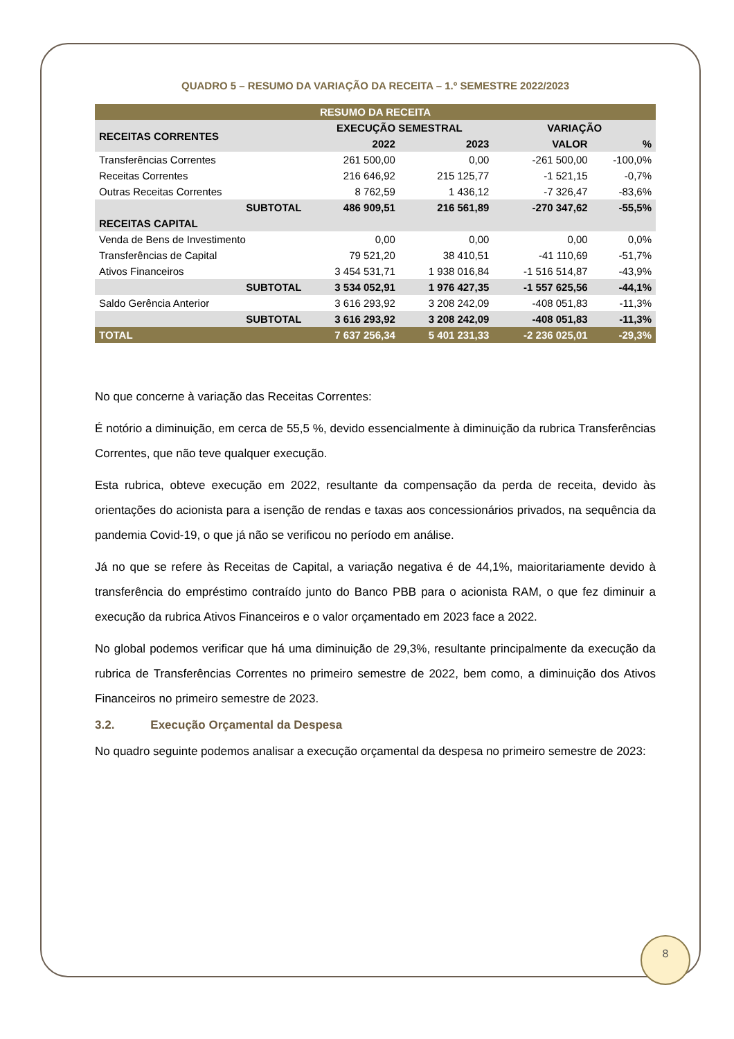QUADRO 5 – RESUMO DA VARIAÇÃO DA RECEITA – 1.º SEMESTRE 2022/2023
| RESUMO DA RECEITA | | | | |
| --- | --- | --- | --- | --- |
| RECEITAS CORRENTES | EXECUÇÃO SEMESTRAL | | VARIAÇÃO | |
| | 2022 | 2023 | VALOR | % |
| Transferências Correntes | 261 500,00 | 0,00 | -261 500,00 | -100,0% |
| Receitas Correntes | 216 646,92 | 215 125,77 | -1 521,15 | -0,7% |
| Outras Receitas Correntes | 8 762,59 | 1 436,12 | -7 326,47 | -83,6% |
| SUBTOTAL | 486 909,51 | 216 561,89 | -270 347,62 | -55,5% |
| RECEITAS CAPITAL | | | | |
| Venda de Bens de Investimento | 0,00 | 0,00 | 0,00 | 0,0% |
| Transferências de Capital | 79 521,20 | 38 410,51 | -41 110,69 | -51,7% |
| Ativos Financeiros | 3 454 531,71 | 1 938 016,84 | -1 516 514,87 | -43,9% |
| SUBTOTAL | 3 534 052,91 | 1 976 427,35 | -1 557 625,56 | -44,1% |
| Saldo Gerência Anterior | 3 616 293,92 | 3 208 242,09 | -408 051,83 | -11,3% |
| SUBTOTAL | 3 616 293,92 | 3 208 242,09 | -408 051,83 | -11,3% |
| TOTAL | 7 637 256,34 | 5 401 231,33 | -2 236 025,01 | -29,3% |
No que concerne à variação das Receitas Correntes:
É notório a diminuição, em cerca de 55,5 %, devido essencialmente à diminuição da rubrica Transferências Correntes, que não teve qualquer execução.
Esta rubrica, obteve execução em 2022, resultante da compensação da perda de receita, devido às orientações do acionista para a isenção de rendas e taxas aos concessionários privados, na sequência da pandemia Covid-19, o que já não se verificou no período em análise.
Já no que se refere às Receitas de Capital, a variação negativa é de 44,1%, maioritariamente devido à transferência do empréstimo contraído junto do Banco PBB para o acionista RAM, o que fez diminuir a execução da rubrica Ativos Financeiros e o valor orçamentado em 2023 face a 2022.
No global podemos verificar que há uma diminuição de 29,3%, resultante principalmente da execução da rubrica de Transferências Correntes no primeiro semestre de 2022, bem como, a diminuição dos Ativos Financeiros no primeiro semestre de 2023.
3.2. Execução Orçamental da Despesa
No quadro seguinte podemos analisar a execução orçamental da despesa no primeiro semestre de 2023:
8